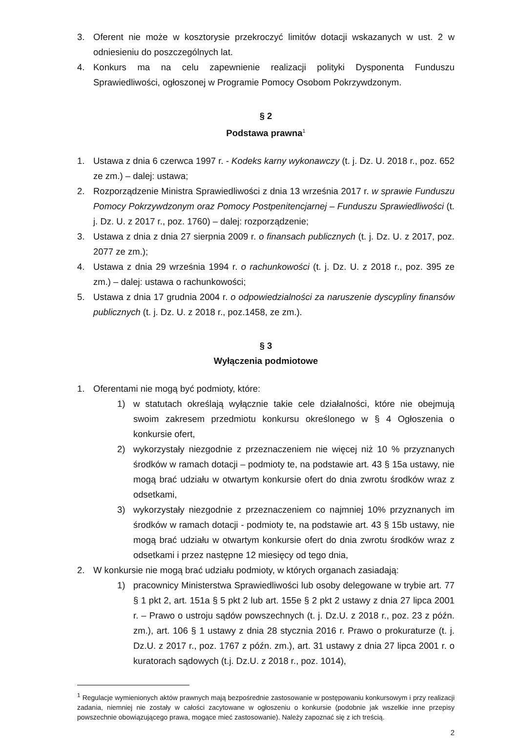3. Oferent nie może w kosztorysie przekroczyć limitów dotacji wskazanych w ust. 2 w odniesieniu do poszczególnych lat.
4. Konkurs ma na celu zapewnienie realizacji polityki Dysponenta Funduszu Sprawiedliwości, ogłoszonej w Programie Pomocy Osobom Pokrzywdzonym.
§ 2
Podstawa prawna<sup>1</sup>
1. Ustawa z dnia 6 czerwca 1997 r. - Kodeks karny wykonawczy (t. j. Dz. U. 2018 r., poz. 652 ze zm.) – dalej: ustawa;
2. Rozporządzenie Ministra Sprawiedliwości z dnia 13 września 2017 r. w sprawie Funduszu Pomocy Pokrzywdzonym oraz Pomocy Postpenitencjarnej – Funduszu Sprawiedliwości (t. j. Dz. U. z 2017 r., poz. 1760) – dalej: rozporządzenie;
3. Ustawa z dnia z dnia 27 sierpnia 2009 r. o finansach publicznych (t. j. Dz. U. z 2017, poz. 2077 ze zm.);
4. Ustawa z dnia 29 września 1994 r. o rachunkowości (t. j. Dz. U. z 2018 r., poz. 395 ze zm.) – dalej: ustawa o rachunkowości;
5. Ustawa z dnia 17 grudnia 2004 r. o odpowiedzialności za naruszenie dyscypliny finansów publicznych (t. j. Dz. U. z 2018 r., poz.1458, ze zm.).
§ 3
Wyłączenia podmiotowe
1. Oferentami nie mogą być podmioty, które:
1) w statutach określają wyłącznie takie cele działalności, które nie obejmują swoim zakresem przedmiotu konkursu określonego w § 4 Ogłoszenia o konkursie ofert,
2) wykorzystały niezgodnie z przeznaczeniem nie więcej niż 10 % przyznanych środków w ramach dotacji – podmioty te, na podstawie art. 43 § 15a ustawy, nie mogą brać udziału w otwartym konkursie ofert do dnia zwrotu środków wraz z odsetkami,
3) wykorzystały niezgodnie z przeznaczeniem co najmniej 10% przyznanych im środków w ramach dotacji - podmioty te, na podstawie art. 43 § 15b ustawy, nie mogą brać udziału w otwartym konkursie ofert do dnia zwrotu środków wraz z odsetkami i przez następne 12 miesięcy od tego dnia,
2. W konkursie nie mogą brać udziału podmioty, w których organach zasiadają:
1) pracownicy Ministerstwa Sprawiedliwości lub osoby delegowane w trybie art. 77 § 1 pkt 2, art. 151a § 5 pkt 2 lub art. 155e § 2 pkt 2 ustawy z dnia 27 lipca 2001 r. – Prawo o ustroju sądów powszechnych (t. j. Dz.U. z 2018 r., poz. 23 z późn. zm.), art. 106 § 1 ustawy z dnia 28 stycznia 2016 r. Prawo o prokuraturze (t. j. Dz.U. z 2017 r., poz. 1767 z późn. zm.), art. 31 ustawy z dnia 27 lipca 2001 r. o kuratorach sądowych (t.j. Dz.U. z 2018 r., poz. 1014),
<sup>1</sup> Regulacje wymienionych aktów prawnych mają bezpośrednie zastosowanie w postępowaniu konkursowym i przy realizacji zadania, niemniej nie zostały w całości zacytowane w ogłoszeniu o konkursie (podobnie jak wszelkie inne przepisy powszechnie obowiązującego prawa, mogące mieć zastosowanie). Należy zapoznać się z ich treścią.
2